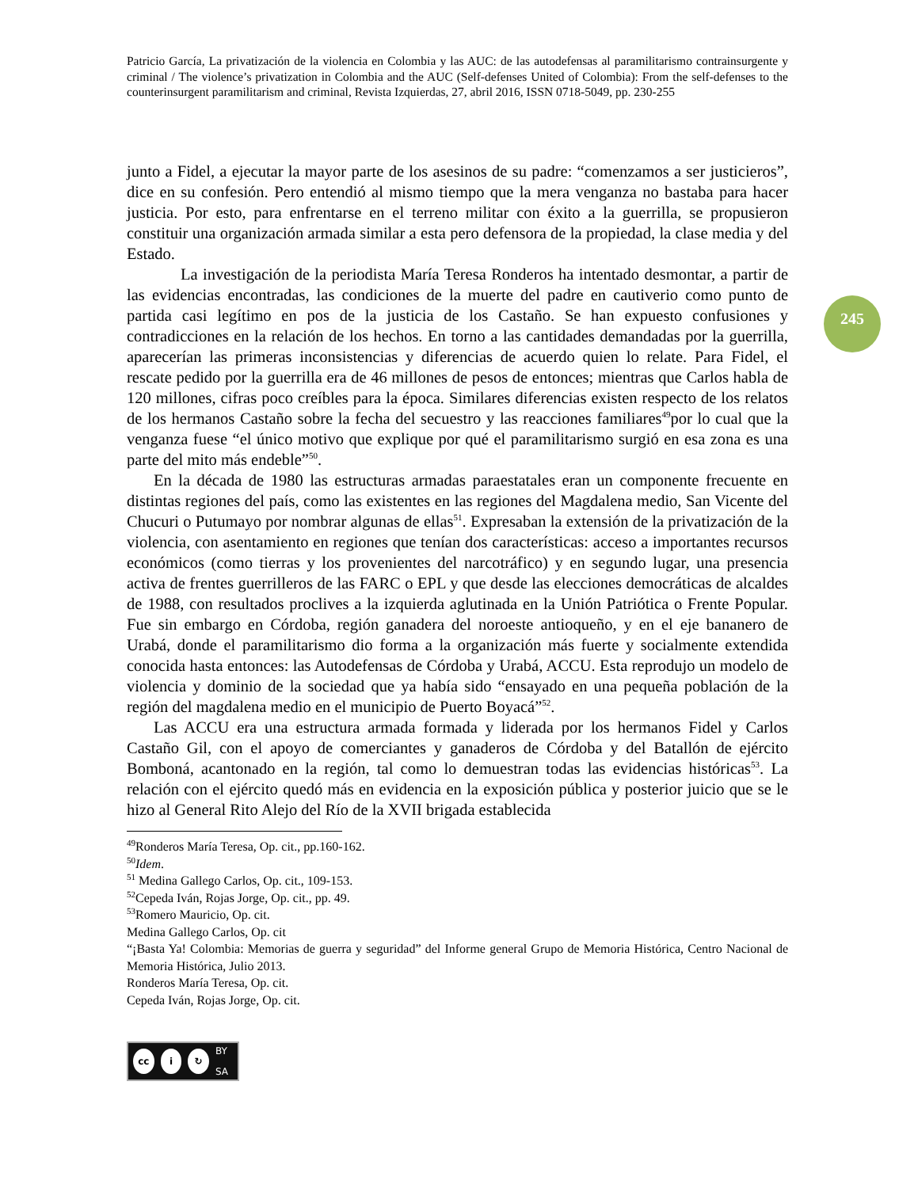Patricio García, La privatización de la violencia en Colombia y las AUC: de las autodefensas al paramilitarismo contrainsurgente y criminal / The violence’s privatization in Colombia and the AUC (Self-defenses United of Colombia): From the self-defenses to the counterinsurgent paramilitarism and criminal, Revista Izquierdas, 27, abril 2016, ISSN 0718-5049, pp. 230-255
245
junto a Fidel, a ejecutar la mayor parte de los asesinos de su padre: “comenzamos a ser justicieros”, dice en su confesión. Pero entendió al mismo tiempo que la mera venganza no bastaba para hacer justicia. Por esto, para enfrentarse en el terreno militar con éxito a la guerrilla, se propusieron constituir una organización armada similar a esta pero defensora de la propiedad, la clase media y del Estado.
La investigación de la periodista María Teresa Ronderos ha intentado desmontar, a partir de las evidencias encontradas, las condiciones de la muerte del padre en cautiverio como punto de partida casi legítimo en pos de la justicia de los Castaño. Se han expuesto confusiones y contradicciones en la relación de los hechos. En torno a las cantidades demandadas por la guerrilla, aparecerían las primeras inconsistencias y diferencias de acuerdo quien lo relate. Para Fidel, el rescate pedido por la guerrilla era de 46 millones de pesos de entonces; mientras que Carlos habla de 120 millones, cifras poco creíbles para la época. Similares diferencias existen respecto de los relatos de los hermanos Castaño sobre la fecha del secuestro y las reacciones familiares<sup>49</sup>por lo cual que la venganza fuese “el único motivo que explique por qué el paramilitarismo surgió en esa zona es una parte del mito más endeble”<sup>50</sup>.
En la década de 1980 las estructuras armadas paraestatales eran un componente frecuente en distintas regiones del país, como las existentes en las regiones del Magdalena medio, San Vicente del Chucuri o Putumayo por nombrar algunas de ellas<sup>51</sup>. Expresaban la extensión de la privatización de la violencia, con asentamiento en regiones que tenían dos características: acceso a importantes recursos económicos (como tierras y los provenientes del narcotráfico) y en segundo lugar, una presencia activa de frentes guerrilleros de las FARC o EPL y que desde las elecciones democráticas de alcaldes de 1988, con resultados proclives a la izquierda aglutinada en la Unión Patriótica o Frente Popular. Fue sin embargo en Córdoba, región ganadera del noroeste antioqueño, y en el eje bananero de Urabá, donde el paramilitarismo dio forma a la organización más fuerte y socialmente extendida conocida hasta entonces: las Autodefensas de Córdoba y Urabá, ACCU. Esta reprodujo un modelo de violencia y dominio de la sociedad que ya había sido “ensayado en una pequeña población de la región del magdalena medio en el municipio de Puerto Boyacá”<sup>52</sup>.
Las ACCU era una estructura armada formada y liderada por los hermanos Fidel y Carlos Castaño Gil, con el apoyo de comerciantes y ganaderos de Córdoba y del Batallón de ejército Bomboná, acantonado en la región, tal como lo demuestran todas las evidencias históricas<sup>53</sup>. La relación con el ejército quedó más en evidencia en la exposición pública y posterior juicio que se le hizo al General Rito Alejo del Río de la XVII brigada establecida
<sup>49</sup> Ronderos María Teresa, Op. cit., pp.160-162.
<sup>50</sup> Idem.
<sup>51</sup> Medina Gallego Carlos, Op. cit., 109-153.
<sup>52</sup> Cepeda Iván, Rojas Jorge, Op. cit., pp. 49.
<sup>53</sup> Romero Mauricio, Op. cit.
Medina Gallego Carlos, Op. cit
“¡Basta Ya! Colombia: Memorias de guerra y seguridad” del Informe general Grupo de Memoria Histórica, Centro Nacional de Memoria Histórica, Julio 2013.
Ronderos María Teresa, Op. cit.
Cepeda Iván, Rojas Jorge, Op. cit.
cc i ↻ BY SA